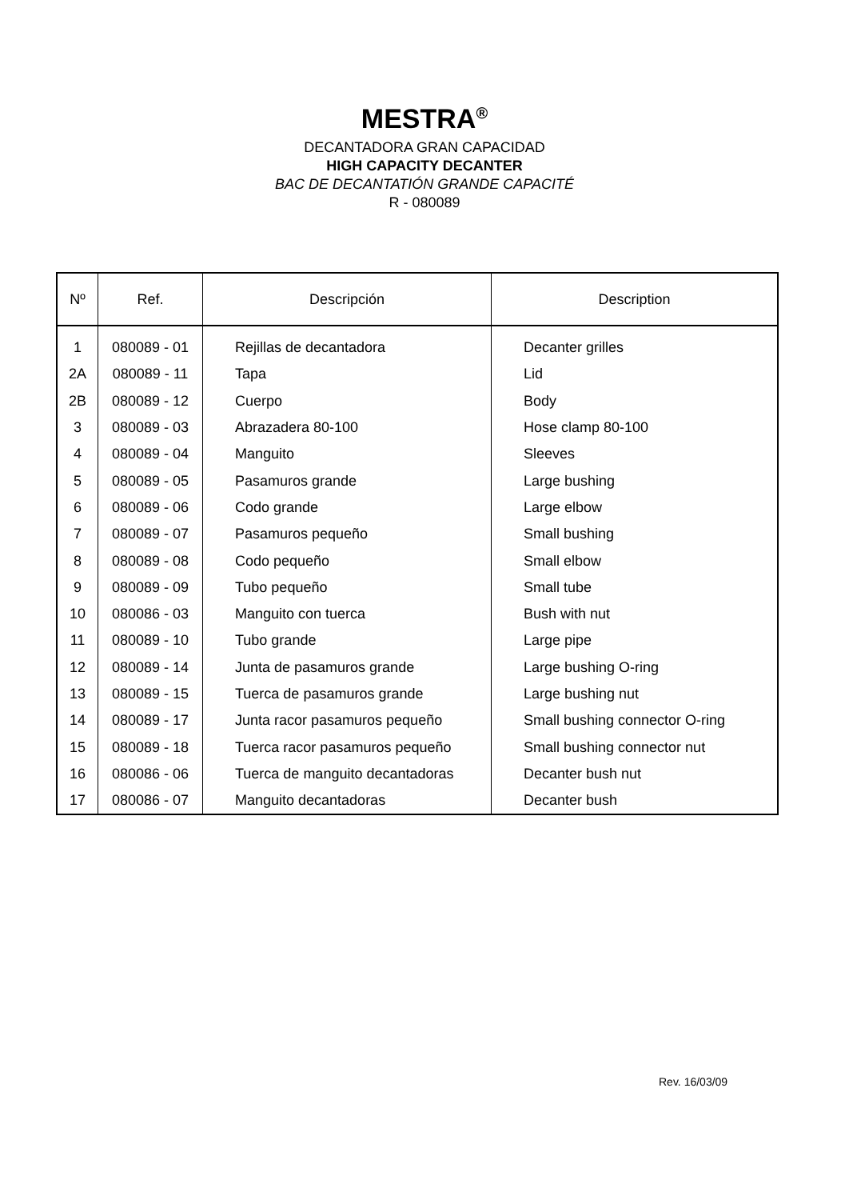MESTRA<sup>®</sup>
DECANTADORA GRAN CAPACIDAD
HIGH CAPACITY DECANTER
BAC DE DECANTATIÓN GRANDE CAPACITÉ
R - 080089
| Nº | Ref. | Descripción | Description |
| --- | --- | --- | --- |
| 1 | 080089 - 01 | Rejillas de decantadora | Decanter grilles |
| 2A | 080089 - 11 | Tapa | Lid |
| 2B | 080089 - 12 | Cuerpo | Body |
| 3 | 080089 - 03 | Abrazadera 80-100 | Hose clamp 80-100 |
| 4 | 080089 - 04 | Manguito | Sleeves |
| 5 | 080089 - 05 | Pasamuros grande | Large bushing |
| 6 | 080089 - 06 | Codo grande | Large elbow |
| 7 | 080089 - 07 | Pasamuros pequeño | Small bushing |
| 8 | 080089 - 08 | Codo pequeño | Small elbow |
| 9 | 080089 - 09 | Tubo pequeño | Small tube |
| 10 | 080086 - 03 | Manguito con tuerca | Bush with nut |
| 11 | 080089 - 10 | Tubo grande | Large pipe |
| 12 | 080089 - 14 | Junta de pasamuros grande | Large bushing O-ring |
| 13 | 080089 - 15 | Tuerca de pasamuros grande | Large bushing nut |
| 14 | 080089 - 17 | Junta racor pasamuros pequeño | Small bushing connector O-ring |
| 15 | 080089 - 18 | Tuerca racor pasamuros pequeño | Small bushing connector nut |
| 16 | 080086 - 06 | Tuerca de manguito decantadoras | Decanter bush nut |
| 17 | 080086 - 07 | Manguito decantadoras | Decanter bush |
Rev. 16/03/09